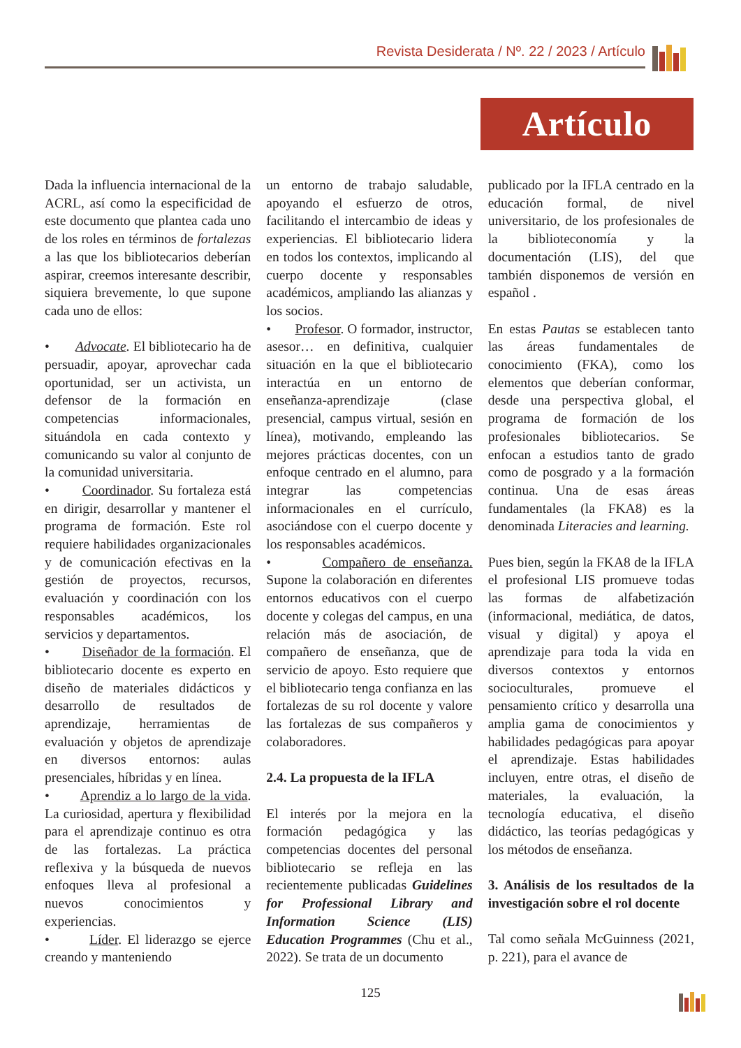Revista Desiderata / Nº. 22 / 2023 / Artículo
Artículo
Dada la influencia internacional de la ACRL, así como la especificidad de este documento que plantea cada uno de los roles en términos de fortalezas a las que los bibliotecarios deberían aspirar, creemos interesante describir, siquiera brevemente, lo que supone cada uno de ellos:
• Advocate. El bibliotecario ha de persuadir, apoyar, aprovechar cada oportunidad, ser un activista, un defensor de la formación en competencias informacionales, situándola en cada contexto y comunicando su valor al conjunto de la comunidad universitaria.
• Coordinador. Su fortaleza está en dirigir, desarrollar y mantener el programa de formación. Este rol requiere habilidades organizacionales y de comunicación efectivas en la gestión de proyectos, recursos, evaluación y coordinación con los responsables académicos, los servicios y departamentos.
• Diseñador de la formación. El bibliotecario docente es experto en diseño de materiales didácticos y desarrollo de resultados de aprendizaje, herramientas de evaluación y objetos de aprendizaje en diversos entornos: aulas presenciales, híbridas y en línea.
• Aprendiz a lo largo de la vida. La curiosidad, apertura y flexibilidad para el aprendizaje continuo es otra de las fortalezas. La práctica reflexiva y la búsqueda de nuevos enfoques lleva al profesional a nuevos conocimientos y experiencias.
• Líder. El liderazgo se ejerce creando y manteniendo
un entorno de trabajo saludable, apoyando el esfuerzo de otros, facilitando el intercambio de ideas y experiencias. El bibliotecario lidera en todos los contextos, implicando al cuerpo docente y responsables académicos, ampliando las alianzas y los socios.
• Profesor. O formador, instructor, asesor… en definitiva, cualquier situación en la que el bibliotecario interactúa en un entorno de enseñanza-aprendizaje (clase presencial, campus virtual, sesión en línea), motivando, empleando las mejores prácticas docentes, con un enfoque centrado en el alumno, para integrar las competencias informacionales en el currículo, asociándose con el cuerpo docente y los responsables académicos.
• Compañero de enseñanza. Supone la colaboración en diferentes entornos educativos con el cuerpo docente y colegas del campus, en una relación más de asociación, de compañero de enseñanza, que de servicio de apoyo. Esto requiere que el bibliotecario tenga confianza en las fortalezas de su rol docente y valore las fortalezas de sus compañeros y colaboradores.
2.4. La propuesta de la IFLA
El interés por la mejora en la formación pedagógica y las competencias docentes del personal bibliotecario se refleja en las recientemente publicadas Guidelines for Professional Library and Information Science (LIS) Education Programmes (Chu et al., 2022). Se trata de un documento
publicado por la IFLA centrado en la educación formal, de nivel universitario, de los profesionales de la biblioteconomía y la documentación (LIS), del que también disponemos de versión en español .
En estas Pautas se establecen tanto las áreas fundamentales de conocimiento (FKA), como los elementos que deberían conformar, desde una perspectiva global, el programa de formación de los profesionales bibliotecarios. Se enfocan a estudios tanto de grado como de posgrado y a la formación continua. Una de esas áreas fundamentales (la FKA8) es la denominada Literacies and learning.
Pues bien, según la FKA8 de la IFLA el profesional LIS promueve todas las formas de alfabetización (informacional, mediática, de datos, visual y digital) y apoya el aprendizaje para toda la vida en diversos contextos y entornos socioculturales, promueve el pensamiento crítico y desarrolla una amplia gama de conocimientos y habilidades pedagógicas para apoyar el aprendizaje. Estas habilidades incluyen, entre otras, el diseño de materiales, la evaluación, la tecnología educativa, el diseño didáctico, las teorías pedagógicas y los métodos de enseñanza.
3. Análisis de los resultados de la investigación sobre el rol docente
Tal como señala McGuinness (2021, p. 221), para el avance de
125